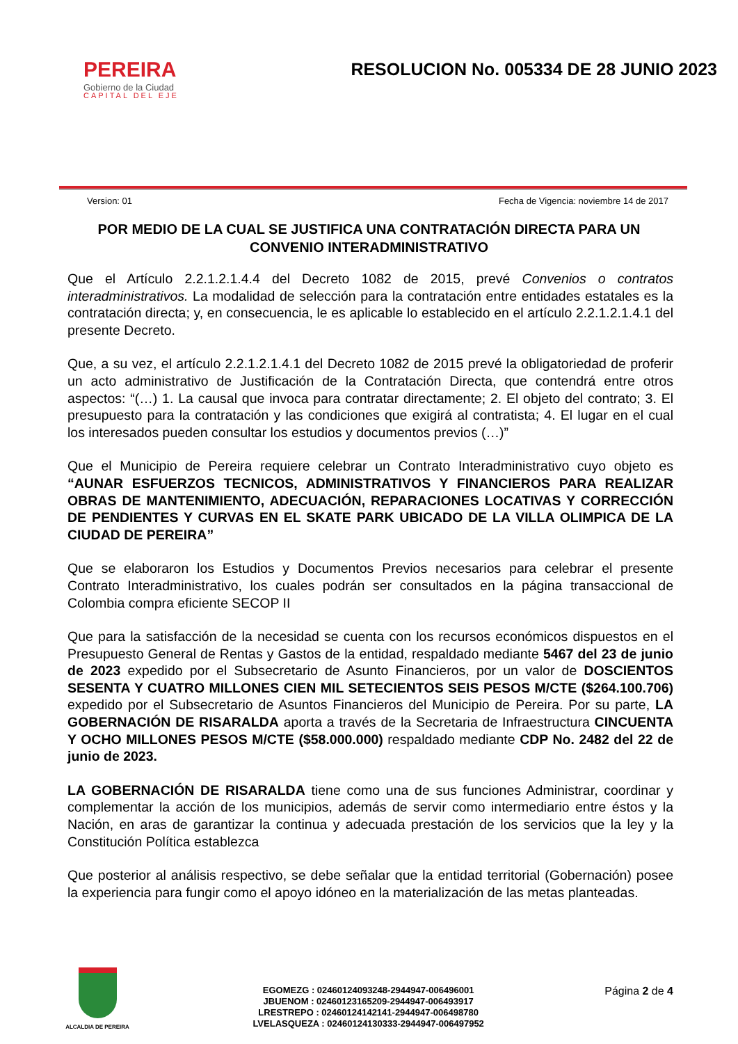PEREIRA
Gobierno de la Ciudad
CAPITAL DEL EJE
RESOLUCION No. 005334 DE 28 JUNIO 2023
Version: 01 Fecha de Vigencia: noviembre 14 de 2017
POR MEDIO DE LA CUAL SE JUSTIFICA UNA CONTRATACIÓN DIRECTA PARA UN CONVENIO INTERADMINISTRATIVO
Que el Artículo 2.2.1.2.1.4.4 del Decreto 1082 de 2015, prevé Convenios o contratos interadministrativos. La modalidad de selección para la contratación entre entidades estatales es la contratación directa; y, en consecuencia, le es aplicable lo establecido en el artículo 2.2.1.2.1.4.1 del presente Decreto.
Que, a su vez, el artículo 2.2.1.2.1.4.1 del Decreto 1082 de 2015 prevé la obligatoriedad de proferir un acto administrativo de Justificación de la Contratación Directa, que contendrá entre otros aspectos: “(…) 1. La causal que invoca para contratar directamente; 2. El objeto del contrato; 3. El presupuesto para la contratación y las condiciones que exigirá al contratista; 4. El lugar en el cual los interesados pueden consultar los estudios y documentos previos (…)”
Que el Municipio de Pereira requiere celebrar un Contrato Interadministrativo cuyo objeto es “AUNAR ESFUERZOS TECNICOS, ADMINISTRATIVOS Y FINANCIEROS PARA REALIZAR OBRAS DE MANTENIMIENTO, ADECUACIÓN, REPARACIONES LOCATIVAS Y CORRECCIÓN DE PENDIENTES Y CURVAS EN EL SKATE PARK UBICADO DE LA VILLA OLIMPICA DE LA CIUDAD DE PEREIRA”
Que se elaboraron los Estudios y Documentos Previos necesarios para celebrar el presente Contrato Interadministrativo, los cuales podrán ser consultados en la página transaccional de Colombia compra eficiente SECOP II
Que para la satisfacción de la necesidad se cuenta con los recursos económicos dispuestos en el Presupuesto General de Rentas y Gastos de la entidad, respaldado mediante 5467 del 23 de junio de 2023 expedido por el Subsecretario de Asunto Financieros, por un valor de DOSCIENTOS SESENTA Y CUATRO MILLONES CIEN MIL SETECIENTOS SEIS PESOS M/CTE ($264.100.706) expedido por el Subsecretario de Asuntos Financieros del Municipio de Pereira. Por su parte, LA GOBERNACIÓN DE RISARALDA aporta a través de la Secretaria de Infraestructura CINCUENTA Y OCHO MILLONES PESOS M/CTE ($58.000.000) respaldado mediante CDP No. 2482 del 22 de junio de 2023.
LA GOBERNACIÓN DE RISARALDA tiene como una de sus funciones Administrar, coordinar y complementar la acción de los municipios, además de servir como intermediario entre éstos y la Nación, en aras de garantizar la continua y adecuada prestación de los servicios que la ley y la Constitución Política establezca
Que posterior al análisis respectivo, se debe señalar que la entidad territorial (Gobernación) posee la experiencia para fungir como el apoyo idóneo en la materialización de las metas planteadas.
ALCALDIA DE PEREIRA
EGOMEZG : 02460124093248-2944947-006496001
JBUENOM : 02460123165209-2944947-006493917
LRESTREPO : 02460124142141-2944947-006498780
LVELASQUEZA : 02460124130333-2944947-006497952
Página 2 de 4